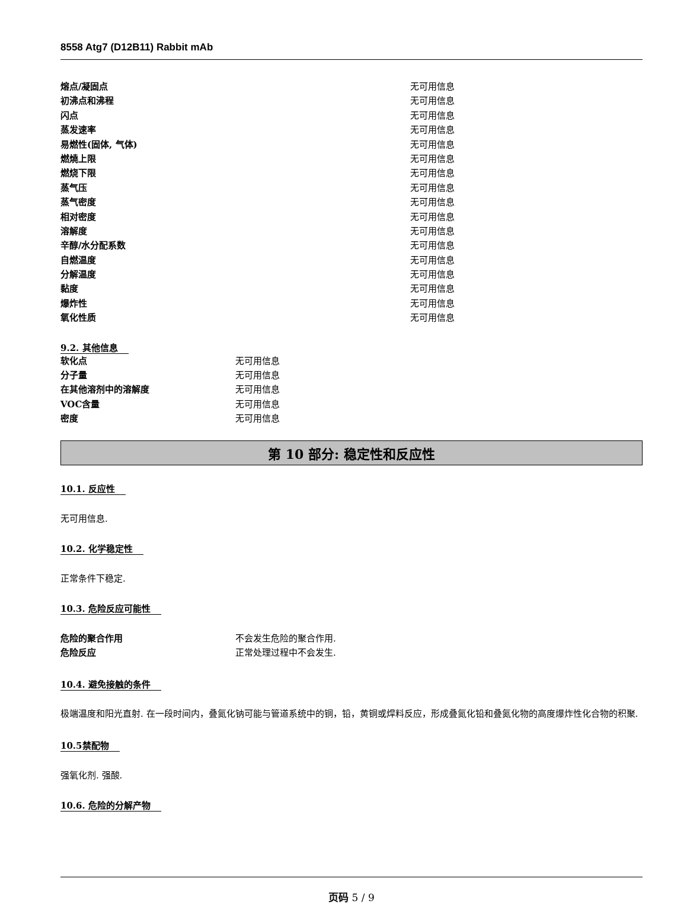8558 Atg7 (D12B11) Rabbit mAb
| 熔点/凝固点 | 无可用信息 |
| 初沸点和沸程 | 无可用信息 |
| 闪点 | 无可用信息 |
| 蒸发速率 | 无可用信息 |
| 易燃性(固体, 气体) | 无可用信息 |
| 燃燒上限 | 无可用信息 |
| 燃烧下限 | 无可用信息 |
| 蒸气压 | 无可用信息 |
| 蒸气密度 | 无可用信息 |
| 相对密度 | 无可用信息 |
| 溶解度 | 无可用信息 |
| 辛醇/水分配系数 | 无可用信息 |
| 自燃温度 | 无可用信息 |
| 分解温度 | 无可用信息 |
| 黏度 | 无可用信息 |
| 爆炸性 | 无可用信息 |
| 氧化性质 | 无可用信息 |
9.2. 其他信息
| 软化点 | 无可用信息 |
| 分子量 | 无可用信息 |
| 在其他溶剂中的溶解度 | 无可用信息 |
| VOC含量 | 无可用信息 |
| 密度 | 无可用信息 |
第 10 部分: 稳定性和反应性
10.1. 反应性
无可用信息.
10.2. 化学稳定性
正常条件下稳定.
10.3. 危险反应可能性
| 危险的聚合作用 | 不会发生危险的聚合作用. |
| 危险反应 | 正常处理过程中不会发生. |
10.4. 避免接触的条件
极端温度和阳光直射. 在一段时间内，叠氮化钠可能与管道系统中的铜，铅，黄铜或焊料反应，形成叠氮化铅和叠氮化物的高度爆炸性化合物的积聚.
10.5禁配物
强氧化剂. 强酸.
10.6. 危险的分解产物
页码 5 / 9